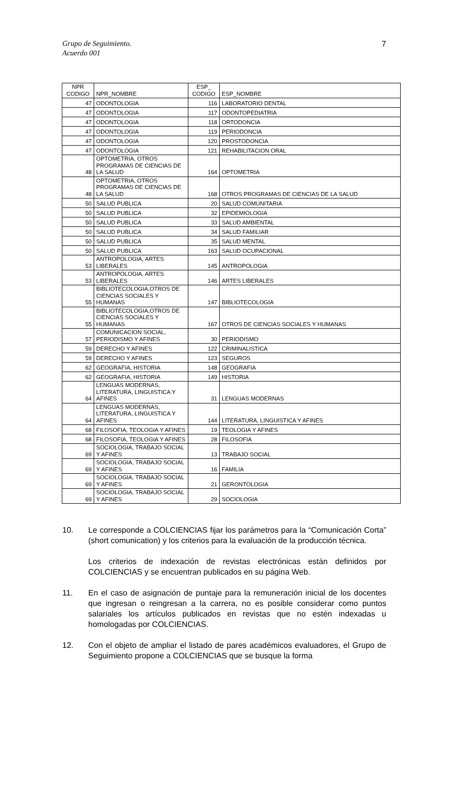Grupo de Seguimiento.
Acuerdo 001
7
| NPR CODIGO | NPR_NOMBRE | ESP_ CODIGO | ESP_NOMBRE |
| 47 | ODONTOLOGIA | 116 | LABORATORIO DENTAL |
| 47 | ODONTOLOGIA | 117 | ODONTOPEDIATRIA |
| 47 | ODONTOLOGIA | 118 | ORTODONCIA |
| 47 | ODONTOLOGIA | 119 | PERIODONCIA |
| 47 | ODONTOLOGIA | 120 | PROSTODONCIA |
| 47 | ODONTOLOGIA | 121 | REHABILITACION ORAL |
| 48 | OPTOMETRIA, OTROS PROGRAMAS DE CIENCIAS DE LA SALUD | 164 | OPTOMETRIA |
| 48 | OPTOMETRIA, OTROS PROGRAMAS DE CIENCIAS DE LA SALUD | 168 | OTROS PROGRAMAS DE CIENCIAS DE LA SALUD |
| 50 | SALUD PUBLICA | 20 | SALUD COMUNITARIA |
| 50 | SALUD PUBLICA | 32 | EPIDEMIOLOGIA |
| 50 | SALUD PUBLICA | 33 | SALUD AMBIENTAL |
| 50 | SALUD PUBLICA | 34 | SALUD FAMILIAR |
| 50 | SALUD PUBLICA | 35 | SALUD MENTAL |
| 50 | SALUD PUBLICA | 163 | SALUD OCUPACIONAL |
| 53 | ANTROPOLOGIA, ARTES LIBERALES | 145 | ANTROPOLOGIA |
| 53 | ANTROPOLOGIA, ARTES LIBERALES | 146 | ARTES LIBERALES |
| 55 | BIBLIOTECOLOGIA,OTROS DE CIENCIAS SOCIALES Y HUMANAS | 147 | BIBLIOTECOLOGIA |
| 55 | BIBLIOTECOLOGIA,OTROS DE CIENCIAS SOCIALES Y HUMANAS | 167 | OTROS DE CIENCIAS SOCIALES Y HUMANAS |
| 57 | COMUNICACION SOCIAL, PERIODISMO Y AFINES | 30 | PERIODISMO |
| 59 | DERECHO Y AFINES | 122 | CRIMINALISTICA |
| 59 | DERECHO Y AFINES | 123 | SEGUROS |
| 62 | GEOGRAFIA, HISTORIA | 148 | GEOGRAFIA |
| 62 | GEOGRAFIA, HISTORIA | 149 | HISTORIA |
| 64 | LENGUAS MODERNAS, LITERATURA, LINGUISTICA Y AFINES | 31 | LENGUAS MODERNAS |
| 64 | LENGUAS MODERNAS, LITERATURA, LINGUISTICA Y AFINES | 144 | LITERATURA, LINGUISTICA Y AFINES |
| 68 | FILOSOFIA, TEOLOGIA Y AFINES | 19 | TEOLOGIA Y AFINES |
| 68 | FILOSOFIA, TEOLOGIA Y AFINES | 28 | FILOSOFIA |
| 69 | SOCIOLOGIA, TRABAJO SOCIAL Y AFINES | 13 | TRABAJO SOCIAL |
| 69 | SOCIOLOGIA, TRABAJO SOCIAL Y AFINES | 16 | FAMILIA |
| 69 | SOCIOLOGIA, TRABAJO SOCIAL Y AFINES | 21 | GERONTOLOGIA |
| 69 | SOCIOLOGIA, TRABAJO SOCIAL Y AFINES | 29 | SOCIOLOGIA |
10. Le corresponde a COLCIENCIAS fijar los parámetros para la “Comunicación Corta” (short comunication) y los criterios para la evaluación de la producción técnica.
Los criterios de indexación de revistas electrónicas están definidos por COLCIENCIAS y se encuentran publicados en su página Web.
11. En el caso de asignación de puntaje para la remuneración inicial de los docentes que ingresan o reingresan a la carrera, no es posible considerar como puntos salariales los artículos publicados en revistas que no estén indexadas u homologadas por COLCIENCIAS.
12. Con el objeto de ampliar el listado de pares académicos evaluadores, el Grupo de Seguimiento propone a COLCIENCIAS que se busque la forma